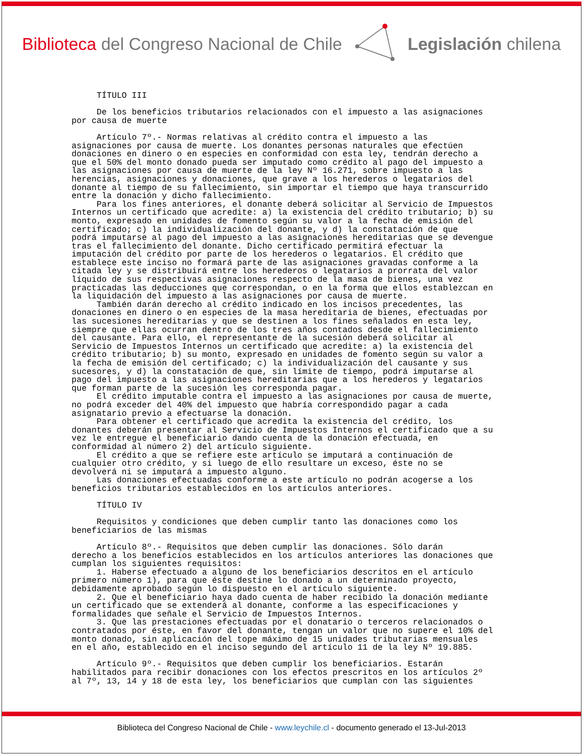Biblioteca del Congreso Nacional de Chile
Legislación chilena
TÍTULO III De los beneficios tributarios relacionados con el impuesto a las asignaciones por causa de muerte Artículo 7º.- Normas relativas al crédito contra el impuesto a las asignaciones por causa de muerte. Los donantes personas naturales que efectúen donaciones en dinero o en especies en conformidad con esta ley, tendrán derecho a que el 50% del monto donado pueda ser imputado como crédito al pago del impuesto a las asignaciones por causa de muerte de la ley Nº 16.271, sobre impuesto a las herencias, asignaciones y donaciones, que grave a los herederos o legatarios del donante al tiempo de su fallecimiento, sin importar el tiempo que haya transcurrido entre la donación y dicho fallecimiento. Para los fines anteriores, el donante deberá solicitar al Servicio de Impuestos Internos un certificado que acredite: a) la existencia del crédito tributario; b) su monto, expresado en unidades de fomento según su valor a la fecha de emisión del certificado; c) la individualización del donante, y d) la constatación de que podrá imputarse al pago del impuesto a las asignaciones hereditarias que se devengue tras el fallecimiento del donante. Dicho certificado permitirá efectuar la imputación del crédito por parte de los herederos o legatarios. El crédito que establece este inciso no formará parte de las asignaciones gravadas conforme a la citada ley y se distribuirá entre los herederos o legatarios a prorrata del valor líquido de sus respectivas asignaciones respecto de la masa de bienes, una vez practicadas las deducciones que correspondan, o en la forma que ellos establezcan en la liquidación del impuesto a las asignaciones por causa de muerte. También darán derecho al crédito indicado en los incisos precedentes, las donaciones en dinero o en especies de la masa hereditaria de bienes, efectuadas por las sucesiones hereditarias y que se destinen a los fines señalados en esta ley, siempre que ellas ocurran dentro de los tres años contados desde el fallecimiento del causante. Para ello, el representante de la sucesión deberá solicitar al Servicio de Impuestos Internos un certificado que acredite: a) la existencia del crédito tributario; b) su monto, expresado en unidades de fomento según su valor a la fecha de emisión del certificado; c) la individualización del causante y sus sucesores, y d) la constatación de que, sin límite de tiempo, podrá imputarse al pago del impuesto a las asignaciones hereditarias que a los herederos y legatarios que forman parte de la sucesión les corresponda pagar. El crédito imputable contra el impuesto a las asignaciones por causa de muerte, no podrá exceder del 40% del impuesto que habría correspondido pagar a cada asignatario previo a efectuarse la donación. Para obtener el certificado que acredita la existencia del crédito, los donantes deberán presentar al Servicio de Impuestos Internos el certificado que a su vez le entregue el beneficiario dando cuenta de la donación efectuada, en conformidad al número 2) del artículo siguiente. El crédito a que se refiere este artículo se imputará a continuación de cualquier otro crédito, y si luego de ello resultare un exceso, éste no se devolverá ni se imputará a impuesto alguno. Las donaciones efectuadas conforme a este artículo no podrán acogerse a los beneficios tributarios establecidos en los artículos anteriores. TÍTULO IV Requisitos y condiciones que deben cumplir tanto las donaciones como los beneficiarios de las mismas Artículo 8º.- Requisitos que deben cumplir las donaciones. Sólo darán derecho a los beneficios establecidos en los artículos anteriores las donaciones que cumplan los siguientes requisitos: 1. Haberse efectuado a alguno de los beneficiarios descritos en el artículo primero número 1), para que éste destine lo donado a un determinado proyecto, debidamente aprobado según lo dispuesto en el artículo siguiente. 2. Que el beneficiario haya dado cuenta de haber recibido la donación mediante un certificado que se extenderá al donante, conforme a las especificaciones y formalidades que señale el Servicio de Impuestos Internos. 3. Que las prestaciones efectuadas por el donatario o terceros relacionados o contratados por éste, en favor del donante, tengan un valor que no supere el 10% del monto donado, sin aplicación del tope máximo de 15 unidades tributarias mensuales en el año, establecido en el inciso segundo del artículo 11 de la ley Nº 19.885. Artículo 9º.- Requisitos que deben cumplir los beneficiarios. Estarán habilitados para recibir donaciones con los efectos prescritos en los artículos 2º al 7º, 13, 14 y 18 de esta ley, los beneficiarios que cumplan con las siguientes
Biblioteca del Congreso Nacional de Chile - www.leychile.cl - documento generado el 13-Jul-2013